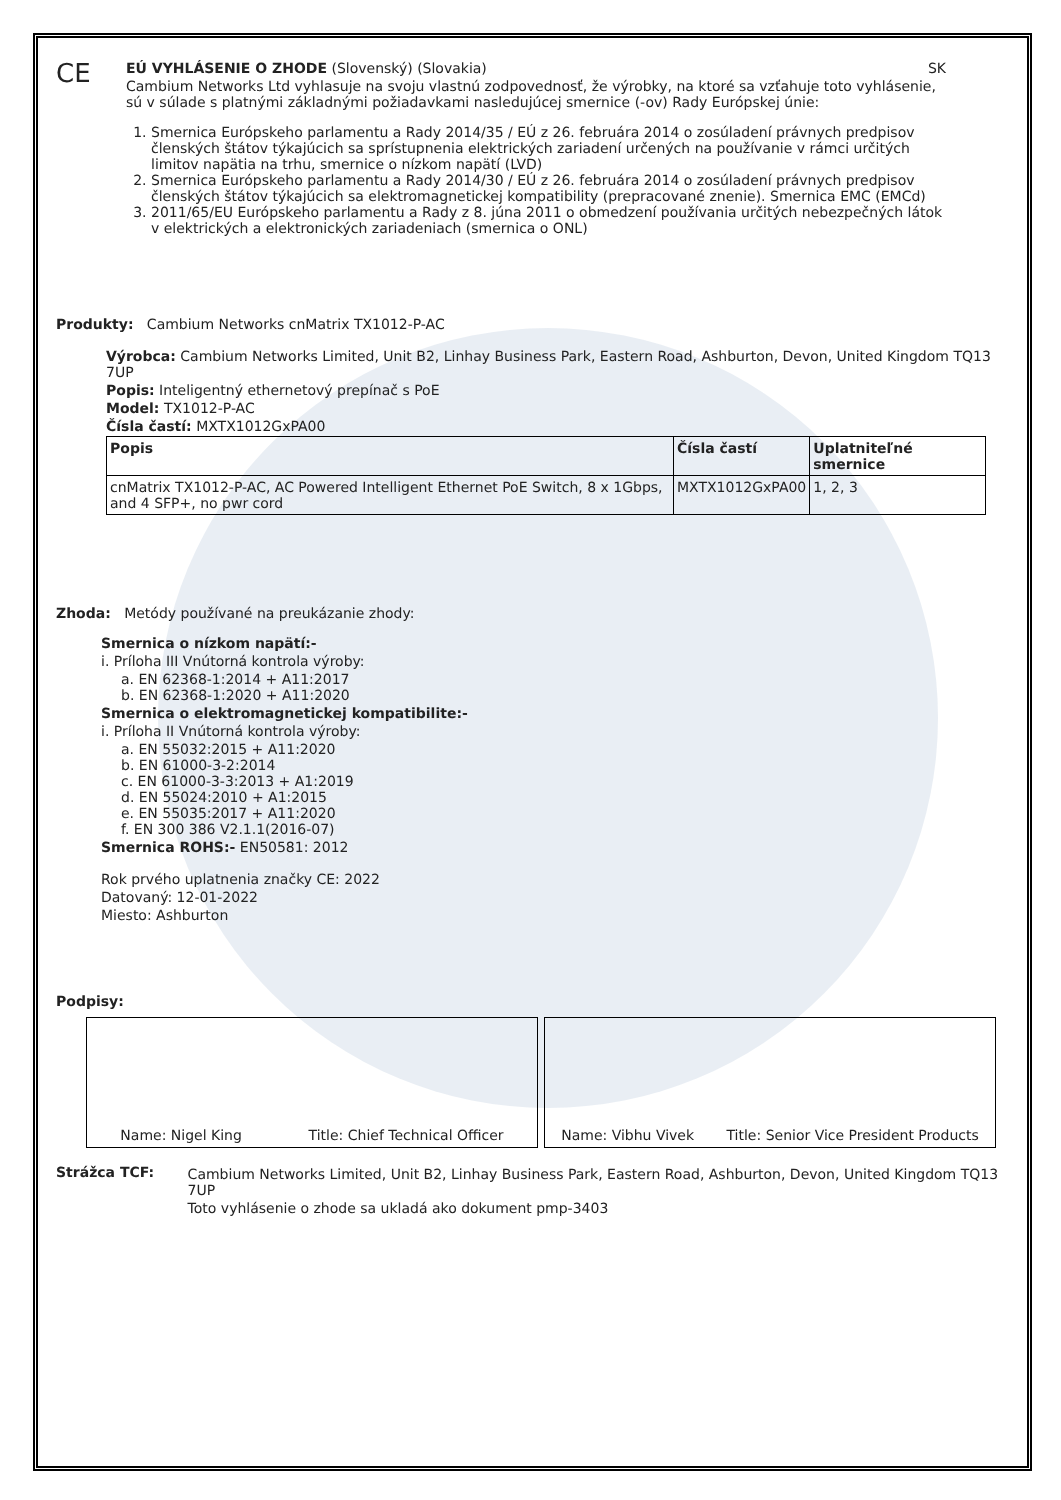CE
EÚ VYHLÁSENIE O ZHODE (Slovenský) (Slovakia) SK
Cambium Networks Ltd vyhlasuje na svoju vlastnú zodpovednosť, že výrobky, na ktoré sa vzťahuje toto vyhlásenie, sú v súlade s platnými základnými požiadavkami nasledujúcej smernice (-ov) Rady Európskej únie:
1. Smernica Európskeho parlamentu a Rady 2014/35 / EÚ z 26. februára 2014 o zosúladení právnych predpisov členských štátov týkajúcich sa sprístupnenia elektrických zariadení určených na používanie v rámci určitých limitov napätia na trhu, smernice o nízkom napätí (LVD)
2. Smernica Európskeho parlamentu a Rady 2014/30 / EÚ z 26. februára 2014 o zosúladení právnych predpisov členských štátov týkajúcich sa elektromagnetickej kompatibility (prepracované znenie). Smernica EMC (EMCd)
3. 2011/65/EU Európskeho parlamentu a Rady z 8. júna 2011 o obmedzení používania určitých nebezpečných látok v elektrických a elektronických zariadeniach (smernica o ONL)
Produkty: Cambium Networks cnMatrix TX1012-P-AC
Výrobca: Cambium Networks Limited, Unit B2, Linhay Business Park, Eastern Road, Ashburton, Devon, United Kingdom TQ13 7UP
Popis: Inteligentný ethernetový prepínač s PoE
Model: TX1012-P-AC
Čísla častí: MXTX1012GxPA00
| Popis | Čísla častí | Uplatniteľné smernice |
| --- | --- | --- |
| cnMatrix TX1012-P-AC, AC Powered Intelligent Ethernet PoE Switch, 8 x 1Gbps, and 4 SFP+, no pwr cord | MXTX1012GxPA00 | 1, 2, 3 |
Zhoda: Metódy používané na preukázanie zhody:
Smernica o nízkom napätí:-
i. Príloha III Vnútorná kontrola výroby:
a. EN 62368-1:2014 + A11:2017
b. EN 62368-1:2020 + A11:2020
Smernica o elektromagnetickej kompatibilite:-
i. Príloha II Vnútorná kontrola výroby:
a. EN 55032:2015 + A11:2020
b. EN 61000-3-2:2014
c. EN 61000-3-3:2013 + A1:2019
d. EN 55024:2010 + A1:2015
e. EN 55035:2017 + A11:2020
f. EN 300 386 V2.1.1(2016-07)
Smernica ROHS:- EN50581: 2012
Rok prvého uplatnenia značky CE: 2022
Datovaný: 12-01-2022
Miesto: Ashburton
Podpisy:
Name: Nigel King Title: Chief Technical Officer Name: Vibhu Vivek Title: Senior Vice President Products
Strážca TCF: Cambium Networks Limited, Unit B2, Linhay Business Park, Eastern Road, Ashburton, Devon, United Kingdom TQ13 7UP
Toto vyhlásenie o zhode sa ukladá ako dokument pmp-3403